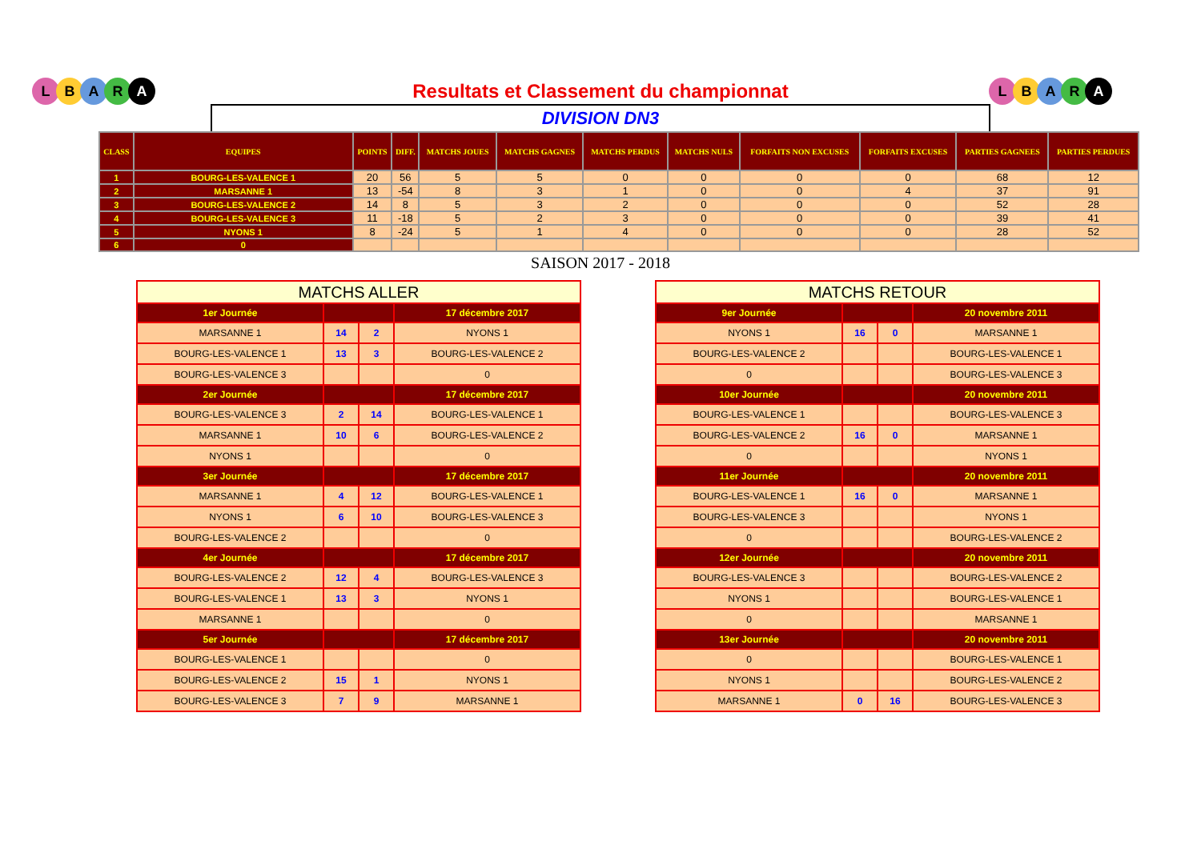LBARA LBARA
Resultats et Classement du championnat
DIVISION DN3
| CLASS | EQUIPES | POINTS | DIFF. | MATCHS JOUES | MATCHS GAGNES | MATCHS PERDUS | MATCHS NULS | FORFAITS NON EXCUSES | FORFAITS EXCUSES | PARTIES GAGNEES | PARTIES PERDUES |
| --- | --- | --- | --- | --- | --- | --- | --- | --- | --- | --- | --- |
| 1 | BOURG-LES-VALENCE 1 | 20 | 56 | 5 | 5 | 0 | 0 | 0 | 0 | 68 | 12 |
| 2 | MARSANNE 1 | 13 | -54 | 8 | 3 | 1 | 0 | 0 | 4 | 37 | 91 |
| 3 | BOURG-LES-VALENCE 2 | 14 | 8 | 5 | 3 | 2 | 0 | 0 | 0 | 52 | 28 |
| 4 | BOURG-LES-VALENCE 3 | 11 | -18 | 5 | 2 | 3 | 0 | 0 | 0 | 39 | 41 |
| 5 | NYONS 1 | 8 | -24 | 5 | 1 | 4 | 0 | 0 | 0 | 28 | 52 |
| 6 | 0 | | | | | | | | | | |
SAISON 2017 - 2018
| MATCHS ALLER | | | |
| 1er Journée | | | 17 décembre 2017 |
| MARSANNE 1 | 14 | 2 | NYONS 1 |
| BOURG-LES-VALENCE 1 | 13 | 3 | BOURG-LES-VALENCE 2 |
| BOURG-LES-VALENCE 3 | | | 0 |
| 2er Journée | | | 17 décembre 2017 |
| BOURG-LES-VALENCE 3 | 2 | 14 | BOURG-LES-VALENCE 1 |
| MARSANNE 1 | 10 | 6 | BOURG-LES-VALENCE 2 |
| NYONS 1 | | | 0 |
| 3er Journée | | | 17 décembre 2017 |
| MARSANNE 1 | 4 | 12 | BOURG-LES-VALENCE 1 |
| NYONS 1 | 6 | 10 | BOURG-LES-VALENCE 3 |
| BOURG-LES-VALENCE 2 | | | 0 |
| 4er Journée | | | 17 décembre 2017 |
| BOURG-LES-VALENCE 2 | 12 | 4 | BOURG-LES-VALENCE 3 |
| BOURG-LES-VALENCE 1 | 13 | 3 | NYONS 1 |
| MARSANNE 1 | | | 0 |
| 5er Journée | | | 17 décembre 2017 |
| BOURG-LES-VALENCE 1 | | | 0 |
| BOURG-LES-VALENCE 2 | 15 | 1 | NYONS 1 |
| BOURG-LES-VALENCE 3 | 7 | 9 | MARSANNE 1 |
| MATCHS RETOUR | | | |
| 9er Journée | | | 20 novembre 2011 |
| NYONS 1 | 16 | 0 | MARSANNE 1 |
| BOURG-LES-VALENCE 2 | | | BOURG-LES-VALENCE 1 |
| 0 | | | BOURG-LES-VALENCE 3 |
| 10er Journée | | | 20 novembre 2011 |
| BOURG-LES-VALENCE 1 | | | BOURG-LES-VALENCE 3 |
| BOURG-LES-VALENCE 2 | 16 | 0 | MARSANNE 1 |
| 0 | | | NYONS 1 |
| 11er Journée | | | 20 novembre 2011 |
| BOURG-LES-VALENCE 1 | 16 | 0 | MARSANNE 1 |
| BOURG-LES-VALENCE 3 | | | NYONS 1 |
| 0 | | | BOURG-LES-VALENCE 2 |
| 12er Journée | | | 20 novembre 2011 |
| BOURG-LES-VALENCE 3 | | | BOURG-LES-VALENCE 2 |
| NYONS 1 | | | BOURG-LES-VALENCE 1 |
| 0 | | | MARSANNE 1 |
| 13er Journée | | | 20 novembre 2011 |
| 0 | | | BOURG-LES-VALENCE 1 |
| NYONS 1 | | | BOURG-LES-VALENCE 2 |
| MARSANNE 1 | 0 | 16 | BOURG-LES-VALENCE 3 |